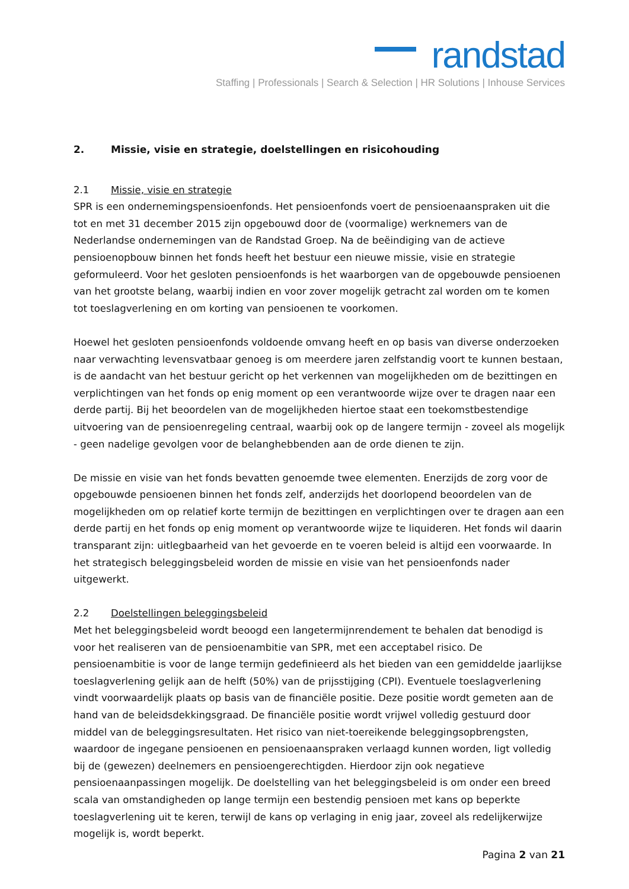randstad
Staffing | Professionals | Search & Selection | HR Solutions | Inhouse Services
2. Missie, visie en strategie, doelstellingen en risicohouding
2.1 Missie, visie en strategie
SPR is een ondernemingspensioenfonds. Het pensioenfonds voert de pensioenaanspraken uit die tot en met 31 december 2015 zijn opgebouwd door de (voormalige) werknemers van de Nederlandse ondernemingen van de Randstad Groep. Na de beëindiging van de actieve pensioenopbouw binnen het fonds heeft het bestuur een nieuwe missie, visie en strategie geformuleerd. Voor het gesloten pensioenfonds is het waarborgen van de opgebouwde pensioenen van het grootste belang, waarbij indien en voor zover mogelijk getracht zal worden om te komen tot toeslagverlening en om korting van pensioenen te voorkomen.
Hoewel het gesloten pensioenfonds voldoende omvang heeft en op basis van diverse onderzoeken naar verwachting levensvatbaar genoeg is om meerdere jaren zelfstandig voort te kunnen bestaan, is de aandacht van het bestuur gericht op het verkennen van mogelijkheden om de bezittingen en verplichtingen van het fonds op enig moment op een verantwoorde wijze over te dragen naar een derde partij. Bij het beoordelen van de mogelijkheden hiertoe staat een toekomstbestendige uitvoering van de pensioenregeling centraal, waarbij ook op de langere termijn - zoveel als mogelijk - geen nadelige gevolgen voor de belanghebbenden aan de orde dienen te zijn.
De missie en visie van het fonds bevatten genoemde twee elementen. Enerzijds de zorg voor de opgebouwde pensioenen binnen het fonds zelf, anderzijds het doorlopend beoordelen van de mogelijkheden om op relatief korte termijn de bezittingen en verplichtingen over te dragen aan een derde partij en het fonds op enig moment op verantwoorde wijze te liquideren. Het fonds wil daarin transparant zijn: uitlegbaarheid van het gevoerde en te voeren beleid is altijd een voorwaarde. In het strategisch beleggingsbeleid worden de missie en visie van het pensioenfonds nader uitgewerkt.
2.2 Doelstellingen beleggingsbeleid
Met het beleggingsbeleid wordt beoogd een langetermijnrendement te behalen dat benodigd is voor het realiseren van de pensioenambitie van SPR, met een acceptabel risico. De pensioenambitie is voor de lange termijn gedefinieerd als het bieden van een gemiddelde jaarlijkse toeslagverlening gelijk aan de helft (50%) van de prijsstijging (CPI). Eventuele toeslagverlening vindt voorwaardelijk plaats op basis van de financiële positie. Deze positie wordt gemeten aan de hand van de beleidsdekkingsgraad. De financiële positie wordt vrijwel volledig gestuurd door middel van de beleggingsresultaten. Het risico van niet-toereikende beleggingsopbrengsten, waardoor de ingegane pensioenen en pensioenaanspraken verlaagd kunnen worden, ligt volledig bij de (gewezen) deelnemers en pensioengerechtigden. Hierdoor zijn ook negatieve pensioenaanpassingen mogelijk. De doelstelling van het beleggingsbeleid is om onder een breed scala van omstandigheden op lange termijn een bestendig pensioen met kans op beperkte toeslagverlening uit te keren, terwijl de kans op verlaging in enig jaar, zoveel als redelijkerwijze mogelijk is, wordt beperkt.
Pagina 2 van 21